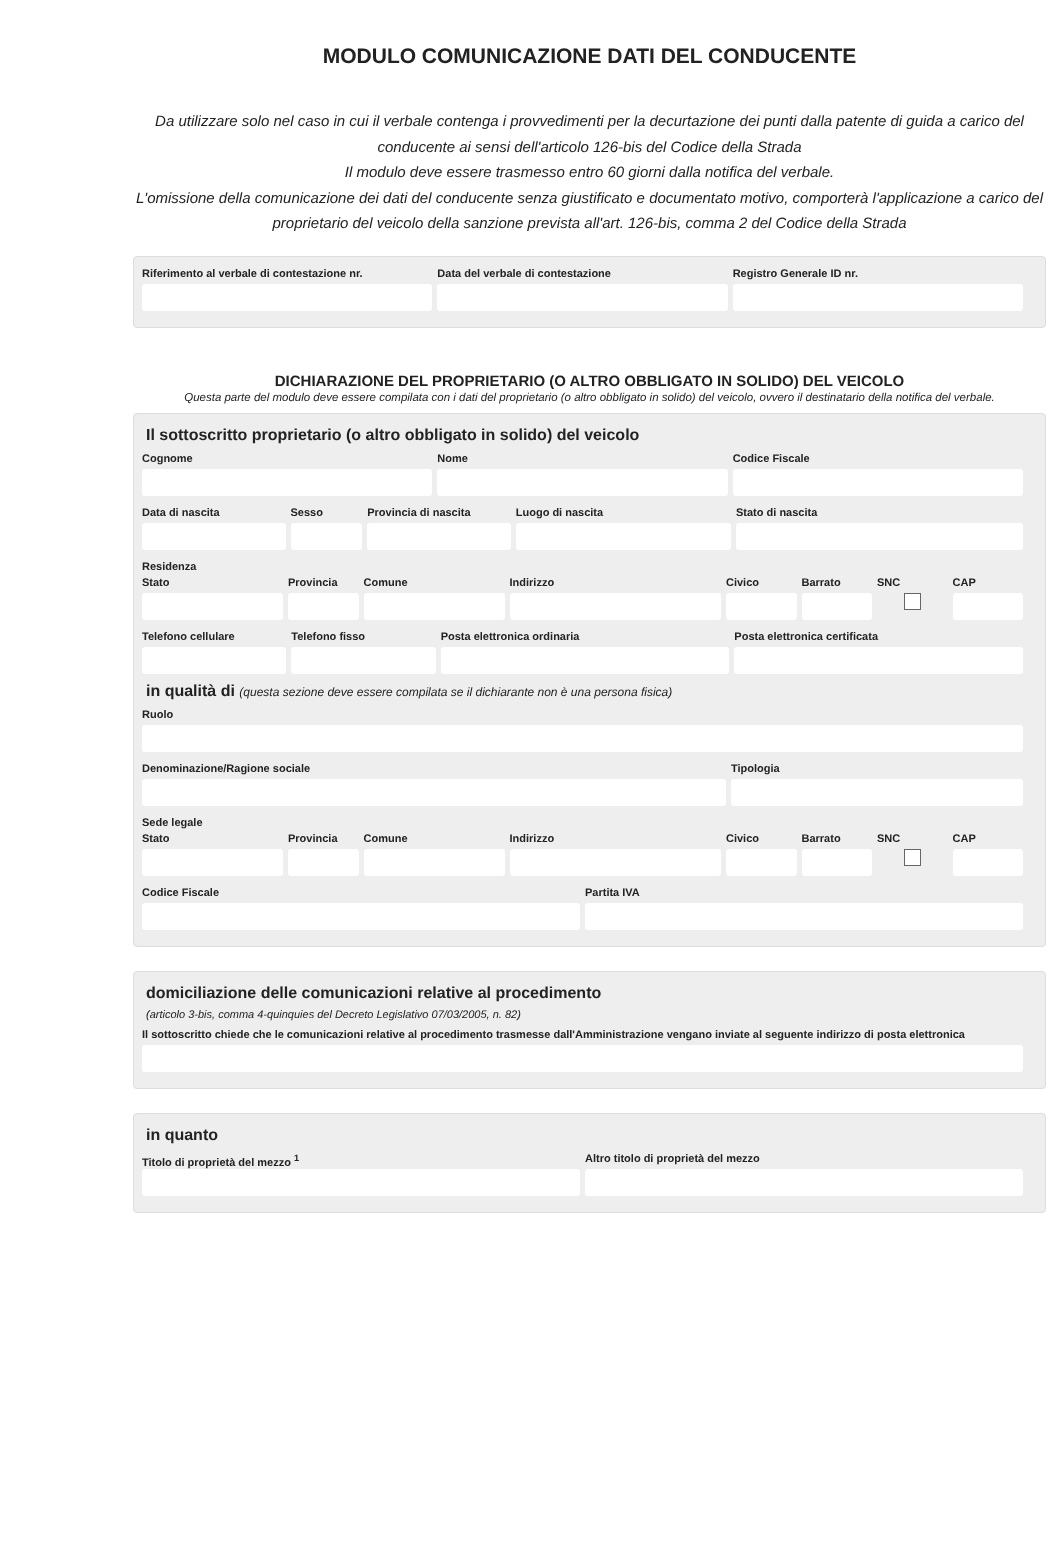MODULO COMUNICAZIONE DATI DEL CONDUCENTE
Da utilizzare solo nel caso in cui il verbale contenga i provvedimenti per la decurtazione dei punti dalla patente di guida a carico del conducente ai sensi dell'articolo 126-bis del Codice della Strada
Il modulo deve essere trasmesso entro 60 giorni dalla notifica del verbale.
L'omissione della comunicazione dei dati del conducente senza giustificato e documentato motivo, comporterà l'applicazione a carico del proprietario del veicolo della sanzione prevista all'art. 126-bis, comma 2 del Codice della Strada
Riferimento al verbale di contestazione nr.
Data del verbale di contestazione
Registro Generale ID nr.
DICHIARAZIONE DEL PROPRIETARIO (O ALTRO OBBLIGATO IN SOLIDO) DEL VEICOLO
Questa parte del modulo deve essere compilata con i dati del proprietario (o altro obbligato in solido) del veicolo, ovvero il destinatario della notifica del verbale.
Il sottoscritto proprietario (o altro obbligato in solido) del veicolo
Cognome Nome Codice Fiscale
Data di nascita Sesso Provincia di nascita Luogo di nascita Stato di nascita
Residenza
Stato Provincia Comune Indirizzo Civico Barrato SNC CAP
Telefono cellulare Telefono fisso Posta elettronica ordinaria Posta elettronica certificata
in qualità di (questa sezione deve essere compilata se il dichiarante non è una persona fisica)
Ruolo
Denominazione/Ragione sociale Tipologia
Sede legale
Stato Provincia Comune Indirizzo Civico Barrato SNC CAP
Codice Fiscale Partita IVA
domiciliazione delle comunicazioni relative al procedimento
(articolo 3-bis, comma 4-quinquies del Decreto Legislativo 07/03/2005, n. 82)
Il sottoscritto chiede che le comunicazioni relative al procedimento trasmesse dall'Amministrazione vengano inviate al seguente indirizzo di posta elettronica
in quanto
Titolo di proprietà del mezzo <sup>1</sup>
Altro titolo di proprietà del mezzo